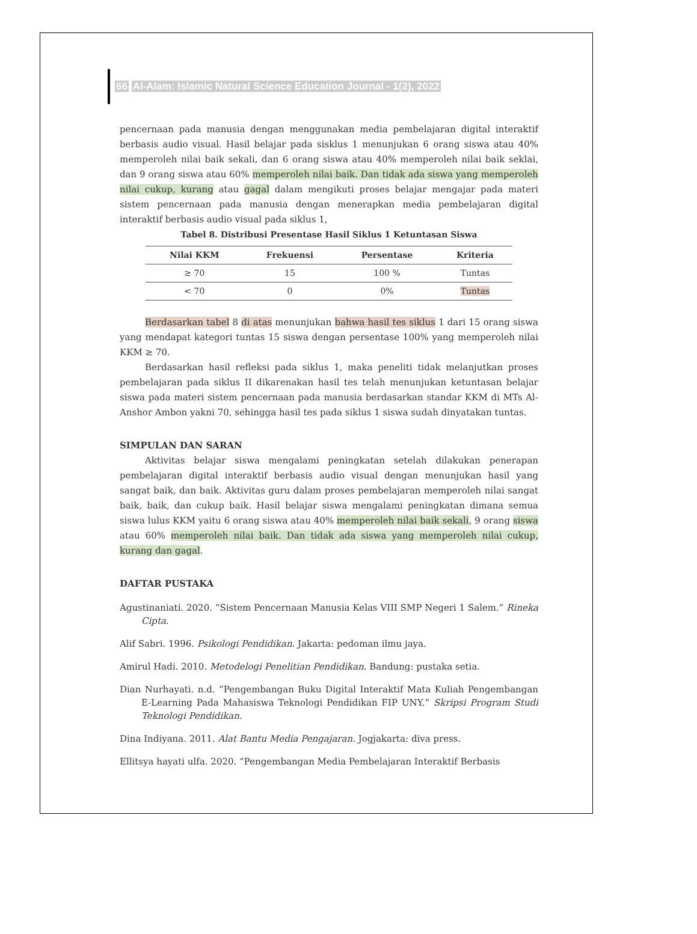66 Al-Alam: Islamic Natural Science Education Journal - 1(2), 2022
pencernaan pada manusia dengan menggunakan media pembelajaran digital interaktif berbasis audio visual. Hasil belajar pada sisklus 1 menunjukan 6 orang siswa atau 40% memperoleh nilai baik sekali, dan 6 orang siswa atau 40% memperoleh nilai baik seklai, dan 9 orang siswa atau 60% memperoleh nilai baik. Dan tidak ada siswa yang memperoleh nilai cukup, kurang atau gagal dalam mengikuti proses belajar mengajar pada materi sistem pencernaan pada manusia dengan menerapkan media pembelajaran digital interaktif berbasis audio visual pada siklus 1,
Tabel 8. Distribusi Presentase Hasil Siklus 1 Ketuntasan Siswa
| Nilai KKM | Frekuensi | Persentase | Kriteria |
| --- | --- | --- | --- |
| ≥ 70 | 15 | 100 % | Tuntas |
| < 70 | 0 | 0% | Tuntas |
Berdasarkan tabel 8 di atas menunjukan bahwa hasil tes siklus 1 dari 15 orang siswa yang mendapat kategori tuntas 15 siswa dengan persentase 100% yang memperoleh nilai KKM ≥ 70.
Berdasarkan hasil refleksi pada siklus 1, maka peneliti tidak melanjutkan proses pembelajaran pada siklus II dikarenakan hasil tes telah menunjukan ketuntasan belajar siswa pada materi sistem pencernaan pada manusia berdasarkan standar KKM di MTs Al-Anshor Ambon yakni 70, sehingga hasil tes pada siklus 1 siswa sudah dinyatakan tuntas.
SIMPULAN DAN SARAN
Aktivitas belajar siswa mengalami peningkatan setelah dilakukan penerapan pembelajaran digital interaktif berbasis audio visual dengan menunjukan hasil yang sangat baik, dan baik. Aktivitas guru dalam proses pembelajaran memperoleh nilai sangat baik, baik, dan cukup baik. Hasil belajar siswa mengalami peningkatan dimana semua siswa lulus KKM yaitu 6 orang siswa atau 40% memperoleh nilai baik sekali, 9 orang siswa atau 60% memperoleh nilai baik. Dan tidak ada siswa yang memperoleh nilai cukup, kurang dan gagal.
DAFTAR PUSTAKA
Agustinaniati. 2020. “Sistem Pencernaan Manusia Kelas VIII SMP Negeri 1 Salem.” Rineka Cipta.
Alif Sabri. 1996. Psikologi Pendidikan. Jakarta: pedoman ilmu jaya.
Amirul Hadi. 2010. Metodelogi Penelitian Pendidikan. Bandung: pustaka setia.
Dian Nurhayati. n.d. “Pengembangan Buku Digital Interaktif Mata Kuliah Pengembangan E-Learning Pada Mahasiswa Teknologi Pendidikan FIP UNY.” Skripsi Program Studi Teknologi Pendidikan.
Dina Indiyana. 2011. Alat Bantu Media Pengajaran. Jogjakarta: diva press.
Ellitsya hayati ulfa. 2020. “Pengembangan Media Pembelajaran Interaktif Berbasis